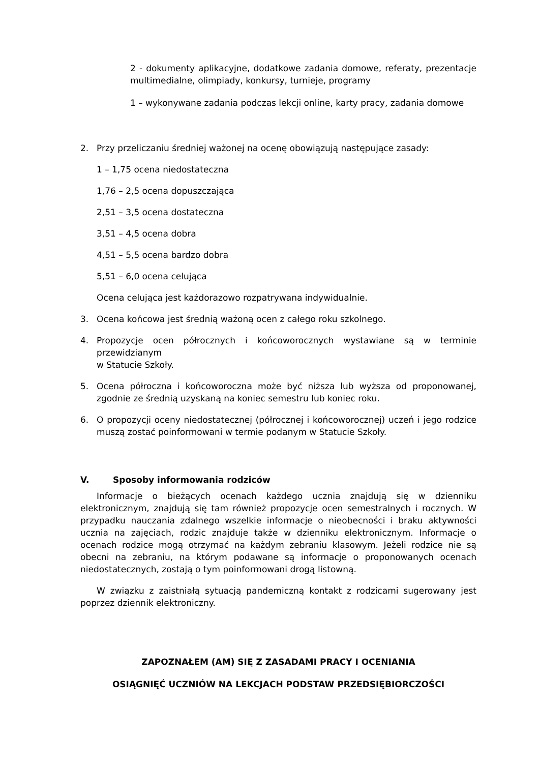2 - dokumenty aplikacyjne, dodatkowe zadania domowe, referaty, prezentacje multimedialne, olimpiady, konkursy, turnieje, programy
1 – wykonywane zadania podczas lekcji online, karty pracy, zadania domowe
2. Przy przeliczaniu średniej ważonej na ocenę obowiązują następujące zasady:
1 – 1,75 ocena niedostateczna
1,76 – 2,5 ocena dopuszczająca
2,51 – 3,5 ocena dostateczna
3,51 – 4,5 ocena dobra
4,51 – 5,5 ocena bardzo dobra
5,51 – 6,0 ocena celująca
Ocena celująca jest każdorazowo rozpatrywana indywidualnie.
3. Ocena końcowa jest średnią ważoną ocen z całego roku szkolnego.
4. Propozycje ocen półrocznych i końcoworocznych wystawiane są w terminie przewidzianym
w Statucie Szkoły.
5. Ocena półroczna i końcoworoczna może być niższa lub wyższa od proponowanej, zgodnie ze średnią uzyskaną na koniec semestru lub koniec roku.
6. O propozycji oceny niedostatecznej (półrocznej i końcoworocznej) uczeń i jego rodzice muszą zostać poinformowani w termie podanym w Statucie Szkoły.
V. Sposoby informowania rodziców
Informacje o bieżących ocenach każdego ucznia znajdują się w dzienniku elektronicznym, znajdują się tam również propozycje ocen semestralnych i rocznych. W przypadku nauczania zdalnego wszelkie informacje o nieobecności i braku aktywności ucznia na zajęciach, rodzic znajduje także w dzienniku elektronicznym. Informacje o ocenach rodzice mogą otrzymać na każdym zebraniu klasowym. Jeżeli rodzice nie są obecni na zebraniu, na którym podawane są informacje o proponowanych ocenach niedostatecznych, zostają o tym poinformowani drogą listowną.
W związku z zaistniałą sytuacją pandemiczną kontakt z rodzicami sugerowany jest poprzez dziennik elektroniczny.
ZAPOZNAŁEM (AM) SIĘ Z ZASADAMI PRACY I OCENIANIA
OSIĄGNIĘĆ UCZNIÓW NA LEKCJACH PODSTAW PRZEDSIĘBIORCZOŚCI